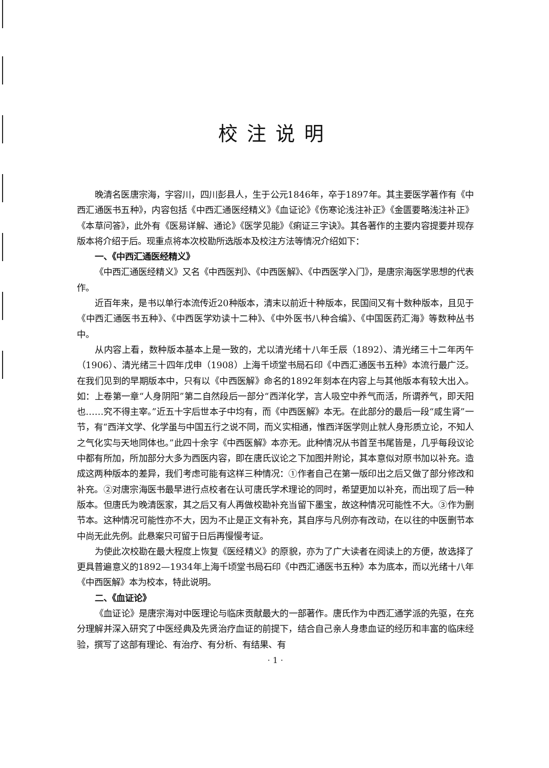校注说明
晚清名医唐宗海，字容川，四川彭县人，生于公元1846年，卒于1897年。其主要医学著作有《中西汇通医书五种》，内容包括《中西汇通医经精义》《血证论》《伤寒论浅注补正》《金匮要略浅注补正》《本草问答》，此外有《医易详解、通论》《医学见能》《痢证三字诀》。其各著作的主要内容提要并现存版本将介绍于后。现重点将本次校勘所选版本及校注方法等情况介绍如下：
一、《中西汇通医经精义》
《中西汇通医经精义》又名《中西医判》、《中西医解》、《中西医学入门》，是唐宗海医学思想的代表作。
近百年来，是书以单行本流传近20种版本，清末以前近十种版本，民国间又有十数种版本，且见于《中西汇通医书五种》、《中西医学劝读十二种》、《中外医书八种合编》、《中国医药汇海》等数种丛书中。
从内容上看，数种版本基本上是一致的，尤以清光绪十八年壬辰（1892）、清光绪三十二年丙午（1906）、清光绪三十四年戊申（1908）上海千顷堂书局石印《中西汇通医书五种》本流行最广泛。在我们见到的早期版本中，只有以《中西医解》命名的1892年刻本在内容上与其他版本有较大出入。如：上卷第一章“人身阴阳”第二自然段后一部分“西洋化学，言人吸空中养气而活，所谓养气，即天阳也……究不得主宰。”近五十字后世本子中均有，而《中西医解》本无。在此部分的最后一段“咸生肾”一节，有“西洋文学、化学虽与中国五行之说不同，而义实相通，惟西洋医学则止就人身形质立论，不知人之气化实与天地同体也。”此四十余字《中西医解》本亦无。此种情况从书首至书尾皆是，几乎每段议论中都有所加，所加部分大多为西医内容，即在唐氏议论之下加图并附论，其本意似对原书加以补充。造成这两种版本的差异，我们考虑可能有这样三种情况：①作者自己在第一版印出之后又做了部分修改和补充。②对唐宗海医书最早进行点校者在认可唐氏学术理论的同时，希望更加以补充，而出现了后一种版本。但唐氏为晚清医家，其之后又有人再做校勘补充当留下墨宝，故这种情况可能性不大。③作为删节本。这种情况可能性亦不大，因为不止是正文有补充，其自序与凡例亦有改动，在以往的中医删节本中尚无此先例。此悬案只可留于日后再慢慢考证。
为使此次校勘在最大程度上恢复《医经精义》的原貌，亦为了广大读者在阅读上的方便，故选择了更具普遍意义的1892—1934年上海千顷堂书局石印《中西汇通医书五种》本为底本，而以光绪十八年《中西医解》本为校本，特此说明。
二、《血证论》
《血证论》是唐宗海对中医理论与临床贡献最大的一部著作。唐氏作为中西汇通学派的先驱，在充分理解并深入研究了中医经典及先贤治疗血证的前提下，结合自己亲人身患血证的经历和丰富的临床经验，撰写了这部有理论、有治疗、有分析、有结果、有
· 1 ·